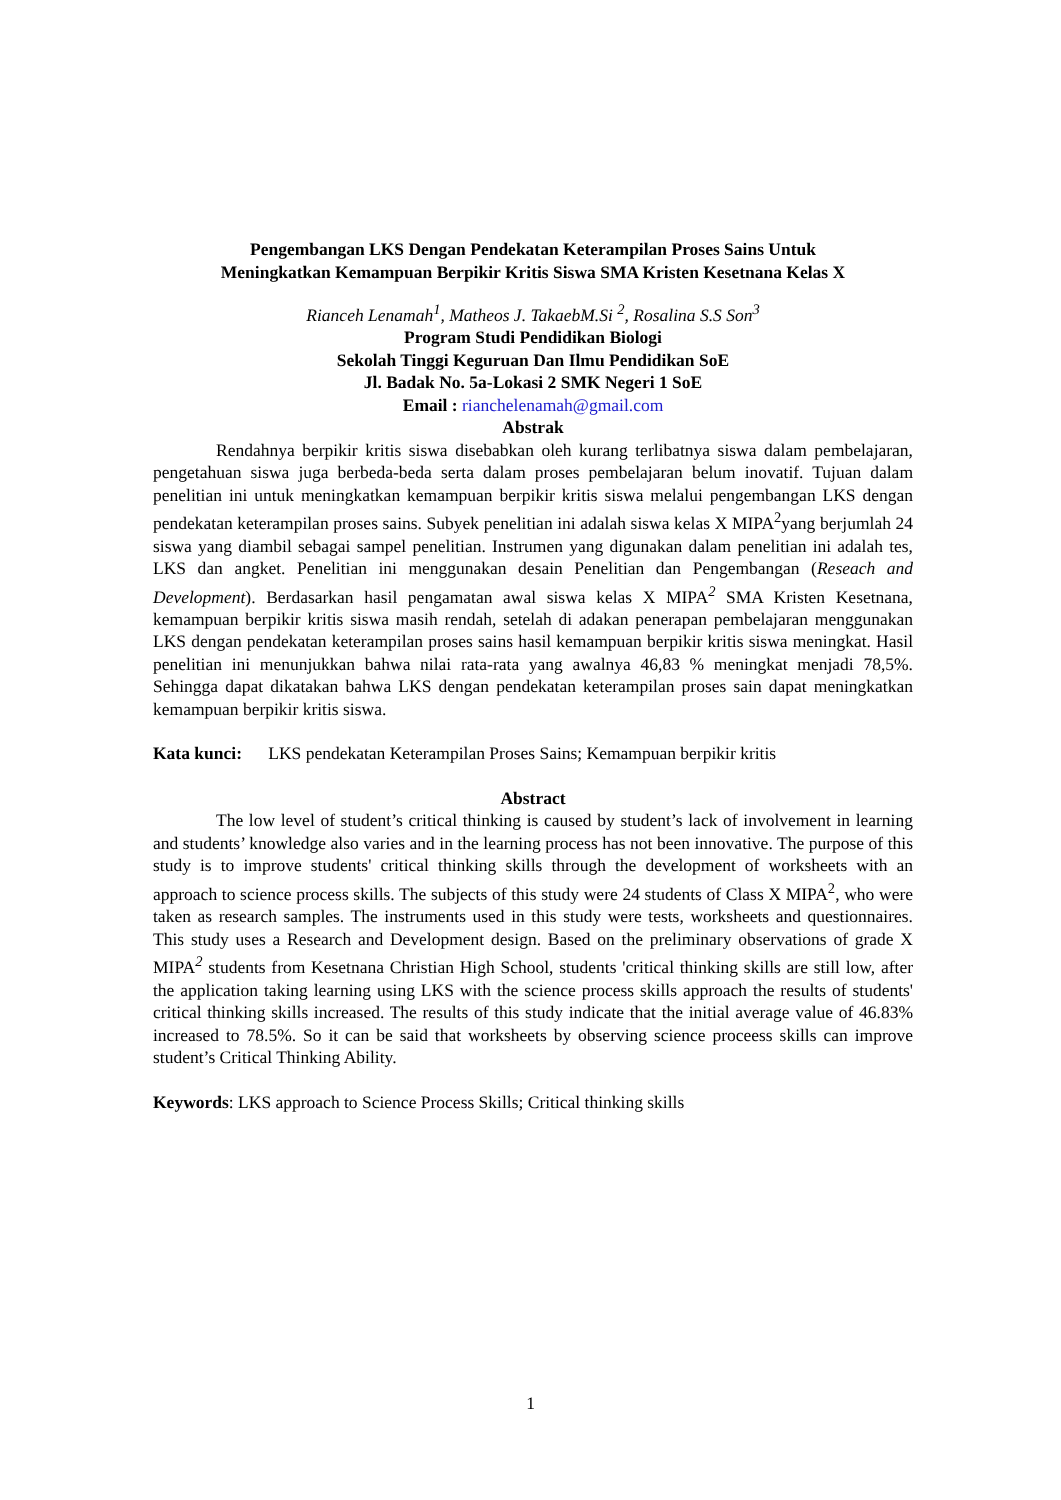Pengembangan LKS Dengan Pendekatan Keterampilan Proses Sains Untuk
Meningkatkan Kemampuan Berpikir Kritis Siswa SMA Kristen Kesetnana Kelas X
Rianceh Lenamah<sup>1</sup>, Matheos J. TakaebM.Si <sup>2</sup>, Rosalina S.S Son<sup>3</sup>
Program Studi Pendidikan Biologi
Sekolah Tinggi Keguruan Dan Ilmu Pendidikan SoE
Jl. Badak No. 5a-Lokasi 2 SMK Negeri 1 SoE
Email : rianchelenamah@gmail.com
Abstrak
Rendahnya berpikir kritis siswa disebabkan oleh kurang terlibatnya siswa dalam pembelajaran, pengetahuan siswa juga berbeda-beda serta dalam proses pembelajaran belum inovatif. Tujuan dalam penelitian ini untuk meningkatkan kemampuan berpikir kritis siswa melalui pengembangan LKS dengan pendekatan keterampilan proses sains. Subyek penelitian ini adalah siswa kelas X MIPA<sup>2</sup>yang berjumlah 24 siswa yang diambil sebagai sampel penelitian. Instrumen yang digunakan dalam penelitian ini adalah tes, LKS dan angket. Penelitian ini menggunakan desain Penelitian dan Pengembangan (Reseach and Development). Berdasarkan hasil pengamatan awal siswa kelas X MIPA<sup>2</sup> SMA Kristen Kesetnana, kemampuan berpikir kritis siswa masih rendah, setelah di adakan penerapan pembelajaran menggunakan LKS dengan pendekatan keterampilan proses sains hasil kemampuan berpikir kritis siswa meningkat. Hasil penelitian ini menunjukkan bahwa nilai rata-rata yang awalnya 46,83 % meningkat menjadi 78,5%. Sehingga dapat dikatakan bahwa LKS dengan pendekatan keterampilan proses sain dapat meningkatkan kemampuan berpikir kritis siswa.
Kata kunci: LKS pendekatan Keterampilan Proses Sains; Kemampuan berpikir kritis
Abstract
The low level of student’s critical thinking is caused by student’s lack of involvement in learning and students’ knowledge also varies and in the learning process has not been innovative. The purpose of this study is to improve students' critical thinking skills through the development of worksheets with an approach to science process skills. The subjects of this study were 24 students of Class X MIPA<sup>2</sup>, who were taken as research samples. The instruments used in this study were tests, worksheets and questionnaires. This study uses a Research and Development design. Based on the preliminary observations of grade X MIPA<sup>2</sup> students from Kesetnana Christian High School, students 'critical thinking skills are still low, after the application taking learning using LKS with the science process skills approach the results of students' critical thinking skills increased. The results of this study indicate that the initial average value of 46.83% increased to 78.5%. So it can be said that worksheets by observing science proceess skills can improve student’s Critical Thinking Ability.
Keywords: LKS approach to Science Process Skills; Critical thinking skills
1